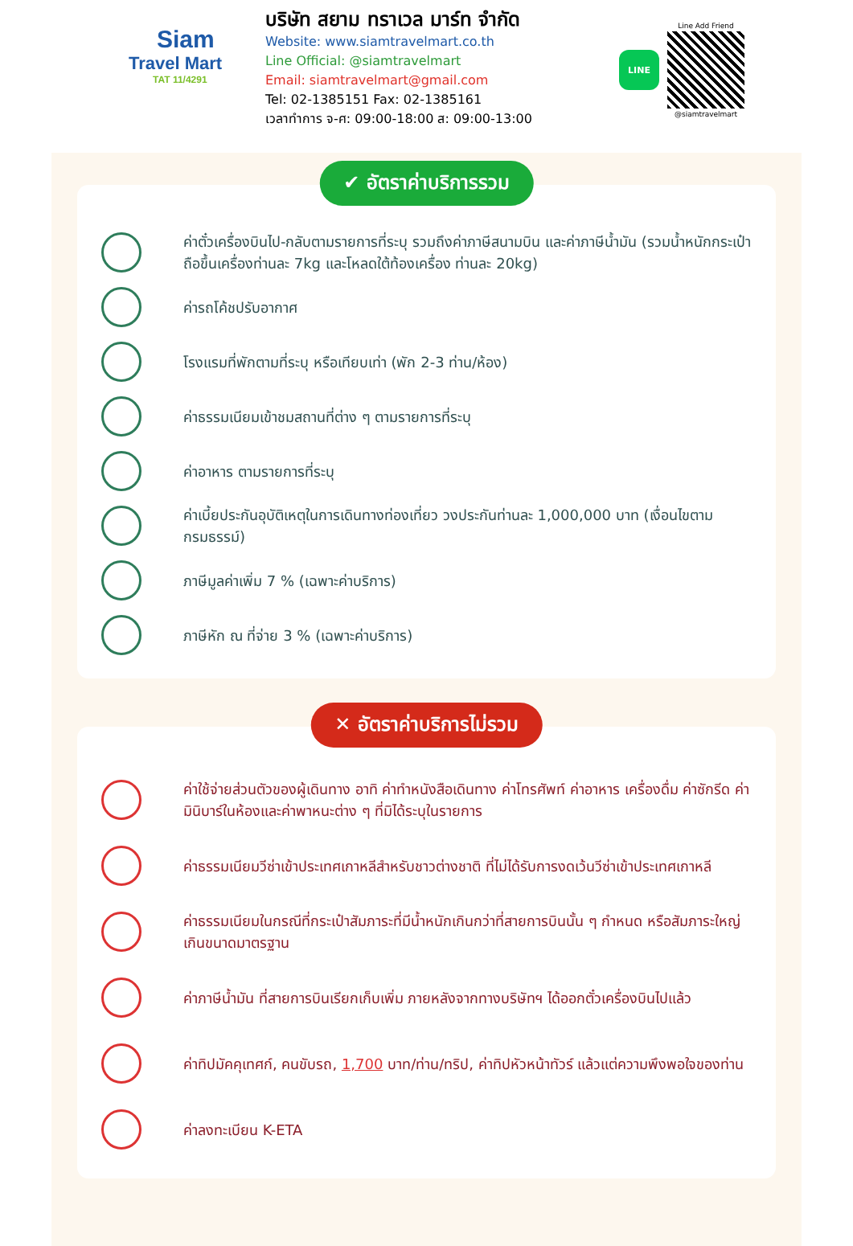Siam
Travel Mart
TAT 11/4291
บริษัท สยาม ทราเวล มาร์ท จำกัด
Website: www.siamtravelmart.co.th
Line Official: @siamtravelmart
Email: siamtravelmart@gmail.com
Tel: 02-1385151 Fax: 02-1385161
เวลาทำการ จ-ศ: 09:00-18:00 ส: 09:00-13:00
LINE
Line Add Friend
@siamtravelmart
✔ อัตราค่าบริการรวม
ค่าตั๋วเครื่องบินไป-กลับตามรายการที่ระบุ รวมถึงค่าภาษีสนามบิน และค่าภาษีน้ำมัน (รวมน้ำหนักกระเป๋าถือขึ้นเครื่องท่านละ 7kg และโหลดใต้ท้องเครื่อง ท่านละ 20kg)
ค่ารถโค้ชปรับอากาศ
โรงแรมที่พักตามที่ระบุ หรือเทียบเท่า (พัก 2-3 ท่าน/ห้อง)
ค่าธรรมเนียมเข้าชมสถานที่ต่าง ๆ ตามรายการที่ระบุ
ค่าอาหาร ตามรายการที่ระบุ
ค่าเบี้ยประกันอุบัติเหตุในการเดินทางท่องเที่ยว วงประกันท่านละ 1,000,000 บาท (เงื่อนไขตามกรมธรรม์)
ภาษีมูลค่าเพิ่ม 7 % (เฉพาะค่าบริการ)
ภาษีหัก ณ ที่จ่าย 3 % (เฉพาะค่าบริการ)
✕ อัตราค่าบริการไม่รวม
ค่าใช้จ่ายส่วนตัวของผู้เดินทาง อาทิ ค่าทำหนังสือเดินทาง ค่าโทรศัพท์ ค่าอาหาร เครื่องดื่ม ค่าซักรีด ค่ามินิบาร์ในห้องและค่าพาหนะต่าง ๆ ที่มิได้ระบุในรายการ
ค่าธรรมเนียมวีซ่าเข้าประเทศเกาหลีสำหรับชาวต่างชาติ ที่ไม่ได้รับการงดเว้นวีซ่าเข้าประเทศเกาหลี
ค่าธรรมเนียมในกรณีที่กระเป๋าสัมภาระที่มีน้ำหนักเกินกว่าที่สายการบินนั้น ๆ กำหนด หรือสัมภาระใหญ่เกินขนาดมาตรฐาน
ค่าภาษีน้ำมัน ที่สายการบินเรียกเก็บเพิ่ม ภายหลังจากทางบริษัทฯ ได้ออกตั๋วเครื่องบินไปแล้ว
ค่าทิปมัคคุเทศก์, คนขับรถ, 1,700 บาท/ท่าน/ทริป, ค่าทิปหัวหน้าทัวร์ แล้วแต่ความพึงพอใจของท่าน
ค่าลงทะเบียน K-ETA